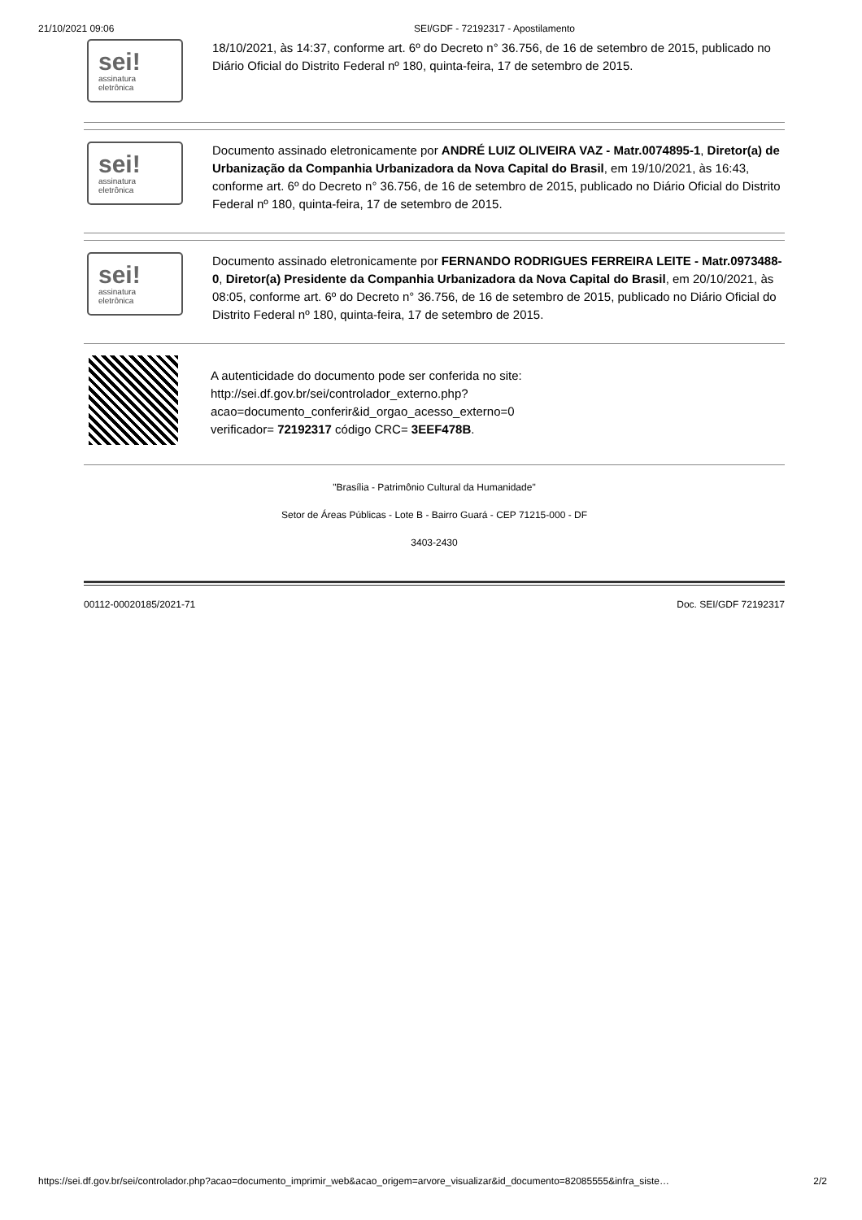21/10/2021 09:06 SEI/GDF - 72192317 - Apostilamento
sei!
assinatura
eletrônica
18/10/2021, às 14:37, conforme art. 6º do Decreto n° 36.756, de 16 de setembro de 2015, publicado no Diário Oficial do Distrito Federal nº 180, quinta-feira, 17 de setembro de 2015.
sei!
assinatura
eletrônica
Documento assinado eletronicamente por ANDRÉ LUIZ OLIVEIRA VAZ - Matr.0074895-1, Diretor(a) de Urbanização da Companhia Urbanizadora da Nova Capital do Brasil, em 19/10/2021, às 16:43, conforme art. 6º do Decreto n° 36.756, de 16 de setembro de 2015, publicado no Diário Oficial do Distrito Federal nº 180, quinta-feira, 17 de setembro de 2015.
sei!
assinatura
eletrônica
Documento assinado eletronicamente por FERNANDO RODRIGUES FERREIRA LEITE - Matr.0973488-0, Diretor(a) Presidente da Companhia Urbanizadora da Nova Capital do Brasil, em 20/10/2021, às 08:05, conforme art. 6º do Decreto n° 36.756, de 16 de setembro de 2015, publicado no Diário Oficial do Distrito Federal nº 180, quinta-feira, 17 de setembro de 2015.
A autenticidade do documento pode ser conferida no site:
http://sei.df.gov.br/sei/controlador_externo.php?
acao=documento_conferir&id_orgao_acesso_externo=0
verificador= 72192317 código CRC= 3EEF478B.
"Brasília - Patrimônio Cultural da Humanidade"
Setor de Áreas Públicas - Lote B - Bairro Guará - CEP 71215-000 - DF
3403-2430
00112-00020185/2021-71 Doc. SEI/GDF 72192317
https://sei.df.gov.br/sei/controlador.php?acao=documento_imprimir_web&acao_origem=arvore_visualizar&id_documento=82085555&infra_siste… 2/2